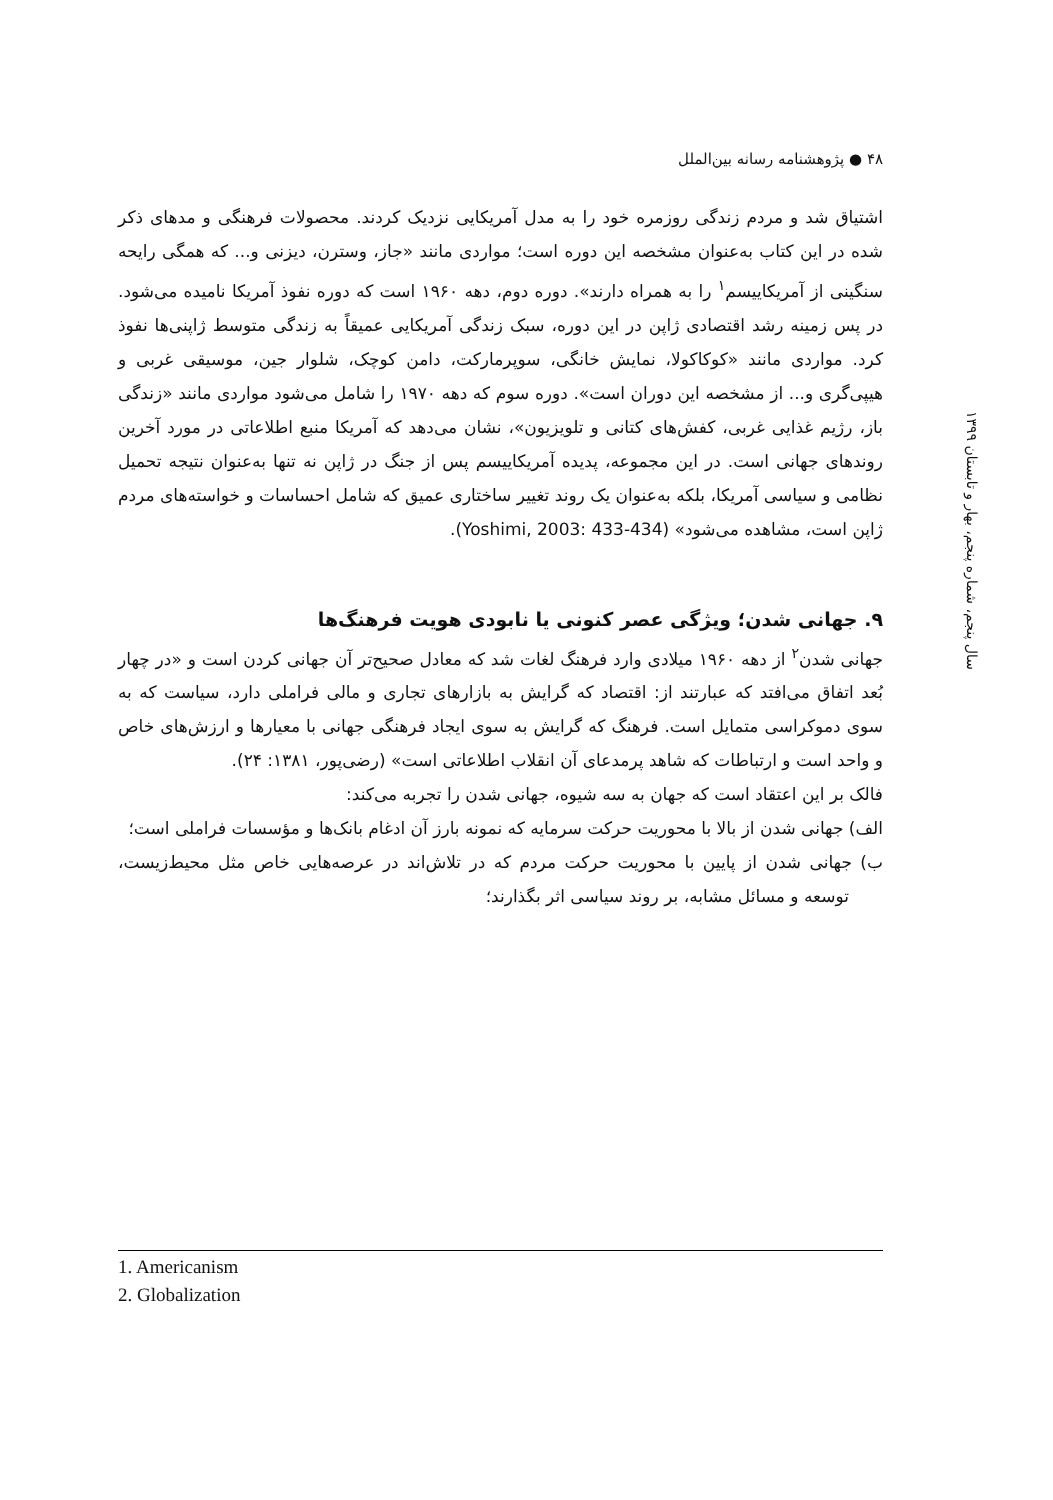۴۸ ● پژوهشنامه رسانه بین‌الملل
سال پنجم، شماره پنجم، بهار و تابستان ۱۳۹۹
اشتیاق شد و مردم زندگی روزمره خود را به مدل آمریکایی نزدیک کردند. محصولات فرهنگی و مدهای ذکر شده در این کتاب به‌عنوان مشخصه این دوره است؛ مواردی مانند «جاز، وسترن، دیزنی و... که همگی رایحه سنگینی از آمریکاییسم<sup>۱</sup> را به همراه دارند». دوره دوم، دهه ۱۹۶۰ است که دوره نفوذ آمریکا نامیده می‌شود. در پس زمینه رشد اقتصادی ژاپن در این دوره، سبک زندگی آمریکایی عمیقاً به زندگی متوسط ژاپنی‌ها نفوذ کرد. مواردی مانند «کوکاکولا، نمایش خانگی، سوپرمارکت، دامن کوچک، شلوار جین، موسیقی غربی و هیپی‌گری و... از مشخصه این دوران است». دوره سوم که دهه ۱۹۷۰ را شامل می‌شود مواردی مانند «زندگی باز، رژیم غذایی غربی، کفش‌های کتانی و تلویزیون»، نشان می‌دهد که آمریکا منبع اطلاعاتی در مورد آخرین روندهای جهانی است. در این مجموعه، پدیده آمریکاییسم پس از جنگ در ژاپن نه تنها به‌عنوان نتیجه تحمیل نظامی و سیاسی آمریکا، بلکه به‌عنوان یک روند تغییر ساختاری عمیق که شامل احساسات و خواسته‌های مردم ژاپن است، مشاهده می‌شود» (Yoshimi, 2003: 433-434).
۹. جهانی شدن؛ ویژگی عصر کنونی یا نابودی هویت فرهنگ‌ها
جهانی شدن<sup>۲</sup> از دهه ۱۹۶۰ میلادی وارد فرهنگ لغات شد که معادل صحیح‌تر آن جهانی کردن است و «در چهار بُعد اتفاق می‌افتد که عبارتند از: اقتصاد که گرایش به بازارهای تجاری و مالی فراملی دارد، سیاست که به سوی دموکراسی متمایل است. فرهنگ که گرایش به سوی ایجاد فرهنگی جهانی با معیارها و ارزش‌های خاص و واحد است و ارتباطات که شاهد پرمدعای آن انقلاب اطلاعاتی است» (رضی‌پور، ۱۳۸۱: ۲۴).
فالک بر این اعتقاد است که جهان به سه شیوه، جهانی شدن را تجربه می‌کند:
الف) جهانی شدن از بالا با محوریت حرکت سرمایه که نمونه بارز آن ادغام بانک‌ها و مؤسسات فراملی است؛
ب) جهانی شدن از پایین با محوریت حرکت مردم که در تلاش‌اند در عرصه‌هایی خاص مثل محیط‌زیست، توسعه و مسائل مشابه، بر روند سیاسی اثر بگذارند؛
1. Americanism
2. Globalization